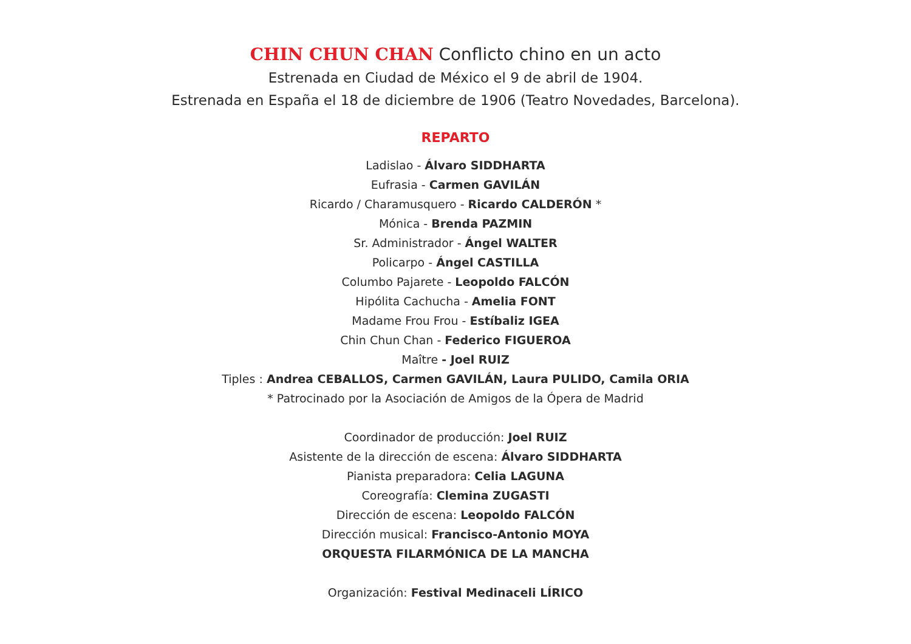CHIN CHUN CHAN Conflicto chino en un acto
Estrenada en Ciudad de México el 9 de abril de 1904.
Estrenada en España el 18 de diciembre de 1906 (Teatro Novedades, Barcelona).
REPARTO
Ladislao - Álvaro SIDDHARTA
Eufrasia - Carmen GAVILÁN
Ricardo / Charamusquero - Ricardo CALDERÓN *
Mónica - Brenda PAZMIN
Sr. Administrador - Ángel WALTER
Policarpo - Ángel CASTILLA
Columbo Pajarete - Leopoldo FALCÓN
Hipólita Cachucha - Amelia FONT
Madame Frou Frou - Estíbaliz IGEA
Chin Chun Chan - Federico FIGUEROA
Maître - Joel RUIZ
Tiples : Andrea CEBALLOS, Carmen GAVILÁN, Laura PULIDO, Camila ORIA
* Patrocinado por la Asociación de Amigos de la Ópera de Madrid
Coordinador de producción: Joel RUIZ
Asistente de la dirección de escena: Álvaro SIDDHARTA
Pianista preparadora: Celia LAGUNA
Coreografía: Clemina ZUGASTI
Dirección de escena: Leopoldo FALCÓN
Dirección musical: Francisco-Antonio MOYA
ORQUESTA FILARMÓNICA DE LA MANCHA
Organización: Festival Medinaceli LÍRICO